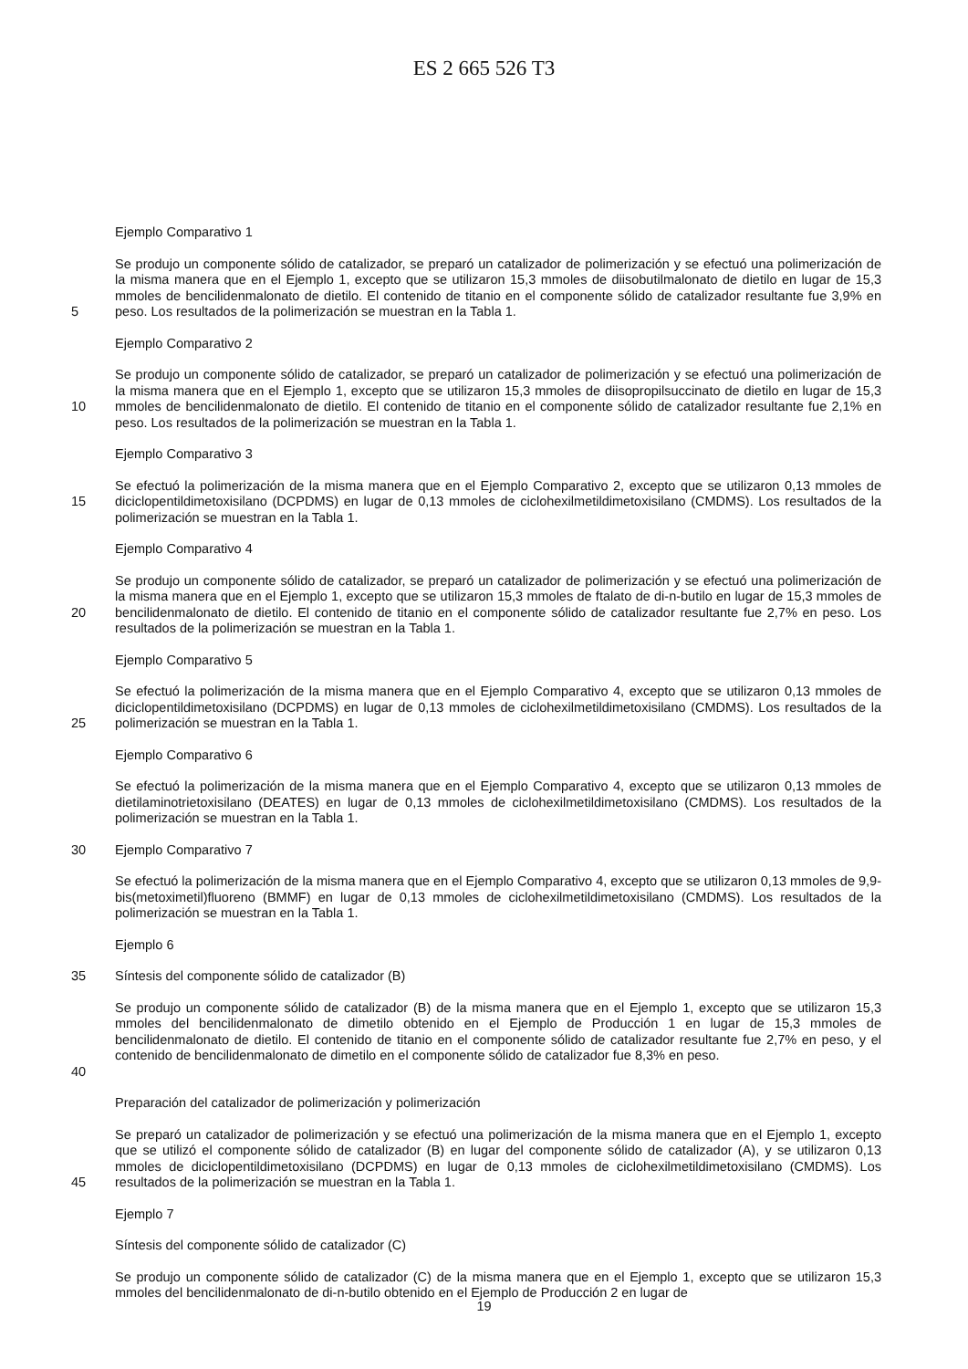ES 2 665 526 T3
Ejemplo Comparativo 1
5 Se produjo un componente sólido de catalizador, se preparó un catalizador de polimerización y se efectuó una polimerización de la misma manera que en el Ejemplo 1, excepto que se utilizaron 15,3 mmoles de diisobutilmalonato de dietilo en lugar de 15,3 mmoles de bencilidenmalonato de dietilo. El contenido de titanio en el componente sólido de catalizador resultante fue 3,9% en peso. Los resultados de la polimerización se muestran en la Tabla 1.
Ejemplo Comparativo 2
10 Se produjo un componente sólido de catalizador, se preparó un catalizador de polimerización y se efectuó una polimerización de la misma manera que en el Ejemplo 1, excepto que se utilizaron 15,3 mmoles de diisopropilsuccinato de dietilo en lugar de 15,3 mmoles de bencilidenmalonato de dietilo. El contenido de titanio en el componente sólido de catalizador resultante fue 2,1% en peso. Los resultados de la polimerización se muestran en la Tabla 1.
Ejemplo Comparativo 3
15 Se efectuó la polimerización de la misma manera que en el Ejemplo Comparativo 2, excepto que se utilizaron 0,13 mmoles de diciclopentildimetoxisilano (DCPDMS) en lugar de 0,13 mmoles de ciclohexilmetildimetoxisilano (CMDMS). Los resultados de la polimerización se muestran en la Tabla 1.
Ejemplo Comparativo 4
20 Se produjo un componente sólido de catalizador, se preparó un catalizador de polimerización y se efectuó una polimerización de la misma manera que en el Ejemplo 1, excepto que se utilizaron 15,3 mmoles de ftalato de di-n-butilo en lugar de 15,3 mmoles de bencilidenmalonato de dietilo. El contenido de titanio en el componente sólido de catalizador resultante fue 2,7% en peso. Los resultados de la polimerización se muestran en la Tabla 1.
Ejemplo Comparativo 5
25 Se efectuó la polimerización de la misma manera que en el Ejemplo Comparativo 4, excepto que se utilizaron 0,13 mmoles de diciclopentildimetoxisilano (DCPDMS) en lugar de 0,13 mmoles de ciclohexilmetildimetoxisilano (CMDMS). Los resultados de la polimerización se muestran en la Tabla 1.
Ejemplo Comparativo 6
Se efectuó la polimerización de la misma manera que en el Ejemplo Comparativo 4, excepto que se utilizaron 0,13 mmoles de dietilaminotrietoxisilano (DEATES) en lugar de 0,13 mmoles de ciclohexilmetildimetoxisilano (CMDMS). Los resultados de la polimerización se muestran en la Tabla 1.
30 Ejemplo Comparativo 7
Se efectuó la polimerización de la misma manera que en el Ejemplo Comparativo 4, excepto que se utilizaron 0,13 mmoles de 9,9-bis(metoximetil)fluoreno (BMMF) en lugar de 0,13 mmoles de ciclohexilmetildimetoxisilano (CMDMS). Los resultados de la polimerización se muestran en la Tabla 1.
Ejemplo 6
35 Síntesis del componente sólido de catalizador (B)
40 Se produjo un componente sólido de catalizador (B) de la misma manera que en el Ejemplo 1, excepto que se utilizaron 15,3 mmoles del bencilidenmalonato de dimetilo obtenido en el Ejemplo de Producción 1 en lugar de 15,3 mmoles de bencilidenmalonato de dietilo. El contenido de titanio en el componente sólido de catalizador resultante fue 2,7% en peso, y el contenido de bencilidenmalonato de dimetilo en el componente sólido de catalizador fue 8,3% en peso.
Preparación del catalizador de polimerización y polimerización
45 Se preparó un catalizador de polimerización y se efectuó una polimerización de la misma manera que en el Ejemplo 1, excepto que se utilizó el componente sólido de catalizador (B) en lugar del componente sólido de catalizador (A), y se utilizaron 0,13 mmoles de diciclopentildimetoxisilano (DCPDMS) en lugar de 0,13 mmoles de ciclohexilmetildimetoxisilano (CMDMS). Los resultados de la polimerización se muestran en la Tabla 1.
Ejemplo 7
Síntesis del componente sólido de catalizador (C)
Se produjo un componente sólido de catalizador (C) de la misma manera que en el Ejemplo 1, excepto que se utilizaron 15,3 mmoles del bencilidenmalonato de di-n-butilo obtenido en el Ejemplo de Producción 2 en lugar de
19